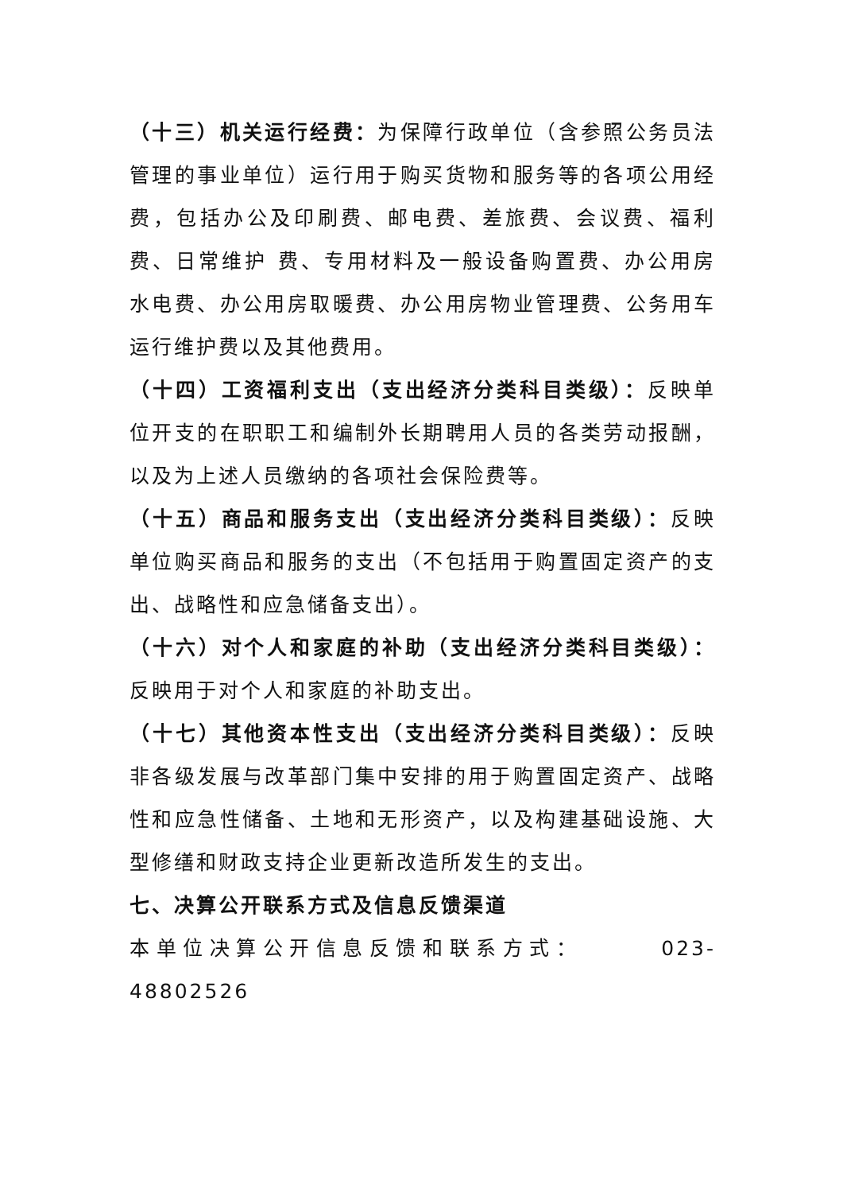（十三）机关运行经费：为保障行政单位（含参照公务员法管理的事业单位）运行用于购买货物和服务等的各项公用经费，包括办公及印刷费、邮电费、差旅费、会议费、福利费、日常维护 费、专用材料及一般设备购置费、办公用房水电费、办公用房取暖费、办公用房物业管理费、公务用车运行维护费以及其他费用。
（十四）工资福利支出（支出经济分类科目类级）：反映单位开支的在职职工和编制外长期聘用人员的各类劳动报酬，以及为上述人员缴纳的各项社会保险费等。
（十五）商品和服务支出（支出经济分类科目类级）：反映单位购买商品和服务的支出（不包括用于购置固定资产的支出、战略性和应急储备支出）。
（十六）对个人和家庭的补助（支出经济分类科目类级）：反映用于对个人和家庭的补助支出。
（十七）其他资本性支出（支出经济分类科目类级）：反映非各级发展与改革部门集中安排的用于购置固定资产、战略性和应急性储备、土地和无形资产，以及构建基础设施、大型修缮和财政支持企业更新改造所发生的支出。
七、决算公开联系方式及信息反馈渠道
本单位决算公开信息反馈和联系方式： 023-48802526